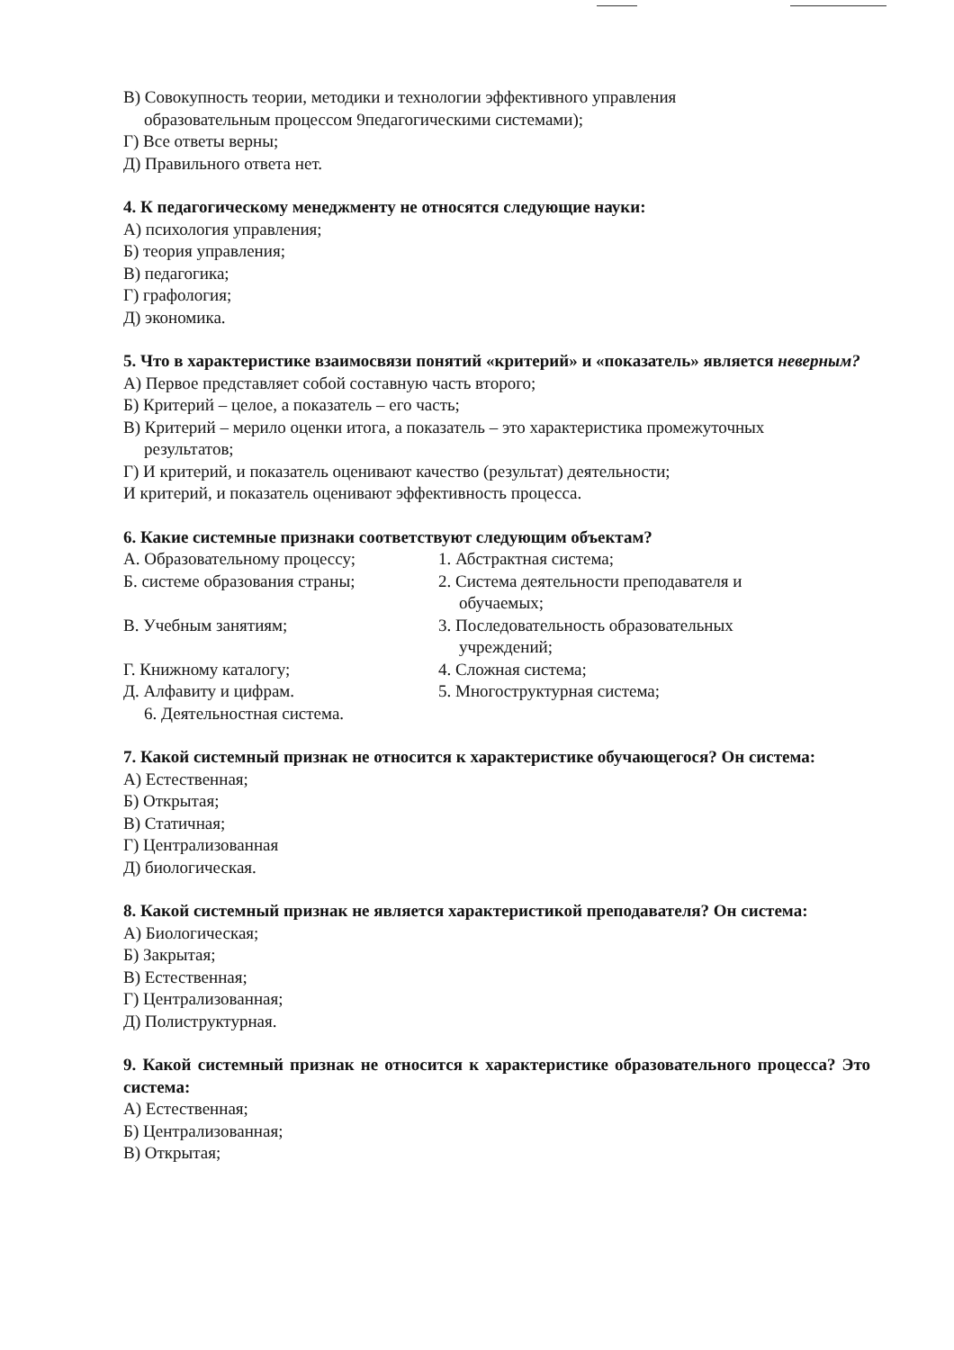В) Совокупность теории, методики и технологии эффективного управления
образовательным процессом 9педагогическими системами);
Г) Все ответы верны;
Д) Правильного ответа нет.
4. К педагогическому менеджменту не относятся следующие науки:
А) психология управления;
Б) теория управления;
В) педагогика;
Г) графология;
Д) экономика.
5. Что в характеристике взаимосвязи понятий «критерий» и «показатель» является неверным?
А) Первое представляет собой составную часть второго;
Б) Критерий – целое, а показатель – его часть;
В) Критерий – мерило оценки итога, а показатель – это характеристика промежуточных
результатов;
Г) И критерий, и показатель оценивают качество (результат) деятельности;
И критерий, и показатель оценивают эффективность процесса.
6. Какие системные признаки соответствуют следующим объектам?
А. Образовательному процессу; 1. Абстрактная система;
Б. системе образования страны; 2. Система деятельности преподавателя и
обучаемых;
В. Учебным занятиям; 3. Последовательность образовательных
учреждений;
Г. Книжному каталогу; 4. Сложная система;
Д. Алфавиту и цифрам. 5. Многоструктурная система;
6. Деятельностная система.
7. Какой системный признак не относится к характеристике обучающегося? Он система:
А) Естественная;
Б) Открытая;
В) Статичная;
Г) Централизованная
Д) биологическая.
8. Какой системный признак не является характеристикой преподавателя? Он система:
А) Биологическая;
Б) Закрытая;
В) Естественная;
Г) Централизованная;
Д) Полиструктурная.
9. Какой системный признак не относится к характеристике образовательного процесса? Это система:
А) Естественная;
Б) Централизованная;
В) Открытая;